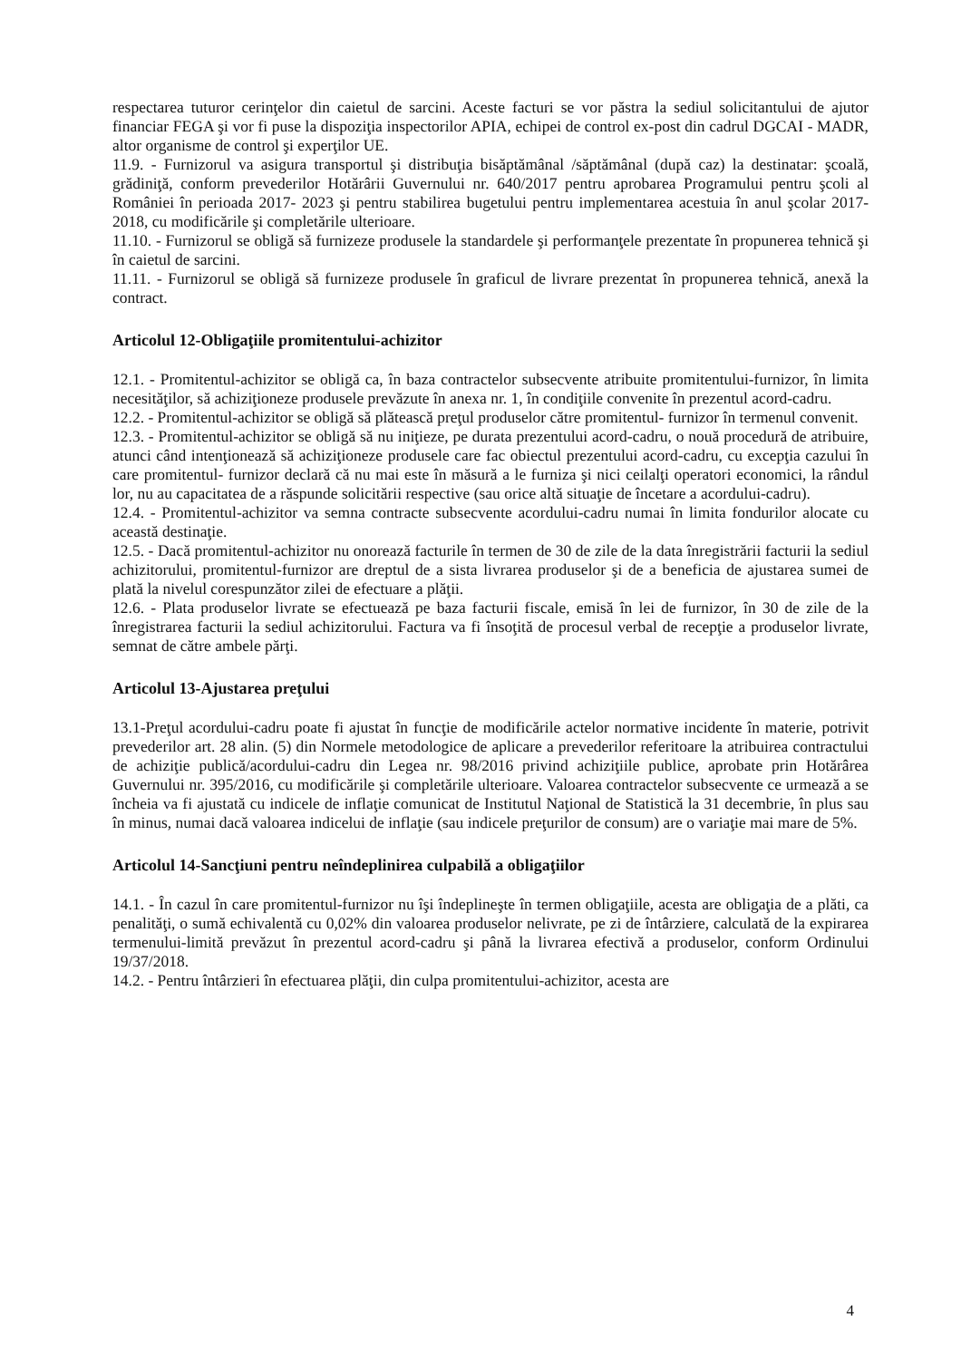respectarea tuturor cerinţelor din caietul de sarcini. Aceste facturi se vor păstra la sediul solicitantului de ajutor financiar FEGA şi vor fi puse la dispoziţia inspectorilor APIA, echipei de control ex-post din cadrul DGCAI - MADR, altor organisme de control şi experţilor UE.
11.9. - Furnizorul va asigura transportul şi distribuţia bisăptămânal /săptămânal (după caz) la destinatar: şcoală, grădiniţă, conform prevederilor Hotărârii Guvernului nr. 640/2017 pentru aprobarea Programului pentru şcoli al României în perioada 2017- 2023 şi pentru stabilirea bugetului pentru implementarea acestuia în anul şcolar 2017-2018, cu modificările şi completările ulterioare.
11.10. - Furnizorul se obligă să furnizeze produsele la standardele şi performanţele prezentate în propunerea tehnică şi în caietul de sarcini.
11.11. - Furnizorul se obligă să furnizeze produsele în graficul de livrare prezentat în propunerea tehnică, anexă la contract.
Articolul 12-Obligaţiile promitentului-achizitor
12.1. - Promitentul-achizitor se obligă ca, în baza contractelor subsecvente atribuite promitentului-furnizor, în limita necesităţilor, să achiziţioneze produsele prevăzute în anexa nr. 1, în condiţiile convenite în prezentul acord-cadru.
12.2. - Promitentul-achizitor se obligă să plătească preţul produselor către promitentul- furnizor în termenul convenit.
12.3. - Promitentul-achizitor se obligă să nu iniţieze, pe durata prezentului acord-cadru, o nouă procedură de atribuire, atunci când intenţionează să achiziţioneze produsele care fac obiectul prezentului acord-cadru, cu excepţia cazului în care promitentul- furnizor declară că nu mai este în măsură a le furniza şi nici ceilalţi operatori economici, la rândul lor, nu au capacitatea de a răspunde solicitării respective (sau orice altă situaţie de încetare a acordului-cadru).
12.4. - Promitentul-achizitor va semna contracte subsecvente acordului-cadru numai în limita fondurilor alocate cu această destinaţie.
12.5. - Dacă promitentul-achizitor nu onorează facturile în termen de 30 de zile de la data înregistrării facturii la sediul achizitorului, promitentul-furnizor are dreptul de a sista livrarea produselor şi de a beneficia de ajustarea sumei de plată la nivelul corespunzător zilei de efectuare a plăţii.
12.6. - Plata produselor livrate se efectuează pe baza facturii fiscale, emisă în lei de furnizor, în 30 de zile de la înregistrarea facturii la sediul achizitorului. Factura va fi însoţită de procesul verbal de recepţie a produselor livrate, semnat de către ambele părţi.
Articolul 13-Ajustarea preţului
13.1-Preţul acordului-cadru poate fi ajustat în funcţie de modificările actelor normative incidente în materie, potrivit prevederilor art. 28 alin. (5) din Normele metodologice de aplicare a prevederilor referitoare la atribuirea contractului de achiziţie publică/acordului-cadru din Legea nr. 98/2016 privind achiziţiile publice, aprobate prin Hotărârea Guvernului nr. 395/2016, cu modificările şi completările ulterioare. Valoarea contractelor subsecvente ce urmează a se încheia va fi ajustată cu indicele de inflaţie comunicat de Institutul Naţional de Statistică la 31 decembrie, în plus sau în minus, numai dacă valoarea indicelui de inflaţie (sau indicele preţurilor de consum) are o variaţie mai mare de 5%.
Articolul 14-Sancţiuni pentru neîndeplinirea culpabilă a obligaţiilor
14.1. - În cazul în care promitentul-furnizor nu îşi îndeplineşte în termen obligaţiile, acesta are obligaţia de a plăti, ca penalităţi, o sumă echivalentă cu 0,02% din valoarea produselor nelivrate, pe zi de întârziere, calculată de la expirarea termenului-limită prevăzut în prezentul acord-cadru şi până la livrarea efectivă a produselor, conform Ordinului 19/37/2018.
14.2. - Pentru întârzieri în efectuarea plăţii, din culpa promitentului-achizitor, acesta are
4